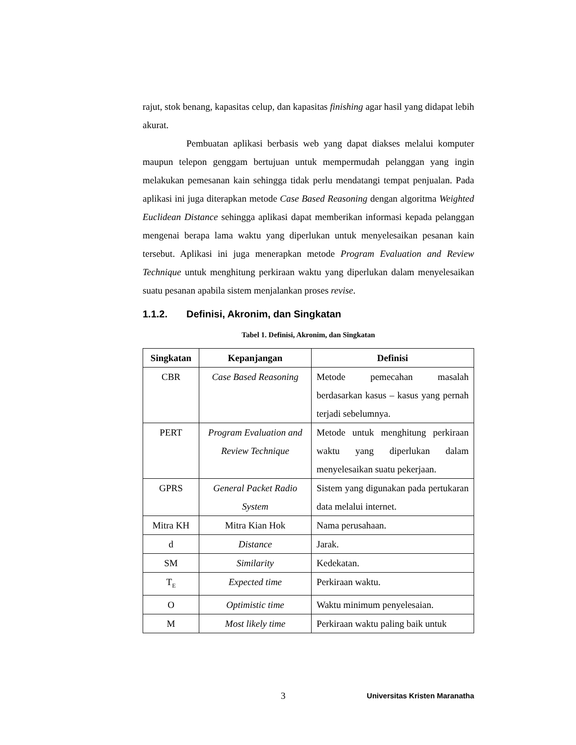rajut, stok benang, kapasitas celup, dan kapasitas finishing agar hasil yang didapat lebih akurat.
Pembuatan aplikasi berbasis web yang dapat diakses melalui komputer maupun telepon genggam bertujuan untuk mempermudah pelanggan yang ingin melakukan pemesanan kain sehingga tidak perlu mendatangi tempat penjualan. Pada aplikasi ini juga diterapkan metode Case Based Reasoning dengan algoritma Weighted Euclidean Distance sehingga aplikasi dapat memberikan informasi kepada pelanggan mengenai berapa lama waktu yang diperlukan untuk menyelesaikan pesanan kain tersebut. Aplikasi ini juga menerapkan metode Program Evaluation and Review Technique untuk menghitung perkiraan waktu yang diperlukan dalam menyelesaikan suatu pesanan apabila sistem menjalankan proses revise.
1.1.2. Definisi, Akronim, dan Singkatan
Tabel 1. Definisi, Akronim, dan Singkatan
| Singkatan | Kepanjangan | Definisi |
| --- | --- | --- |
| CBR | Case Based Reasoning | Metode pemecahan masalah berdasarkan kasus – kasus yang pernah terjadi sebelumnya. |
| PERT | Program Evaluation and Review Technique | Metode untuk menghitung perkiraan waktu yang diperlukan dalam menyelesaikan suatu pekerjaan. |
| GPRS | General Packet Radio System | Sistem yang digunakan pada pertukaran data melalui internet. |
| Mitra KH | Mitra Kian Hok | Nama perusahaan. |
| d | Distance | Jarak. |
| SM | Similarity | Kedekatan. |
| T<sub>E</sub> | Expected time | Perkiraan waktu. |
| O | Optimistic time | Waktu minimum penyelesaian. |
| M | Most likely time | Perkiraan waktu paling baik untuk |
3 Universitas Kristen Maranatha